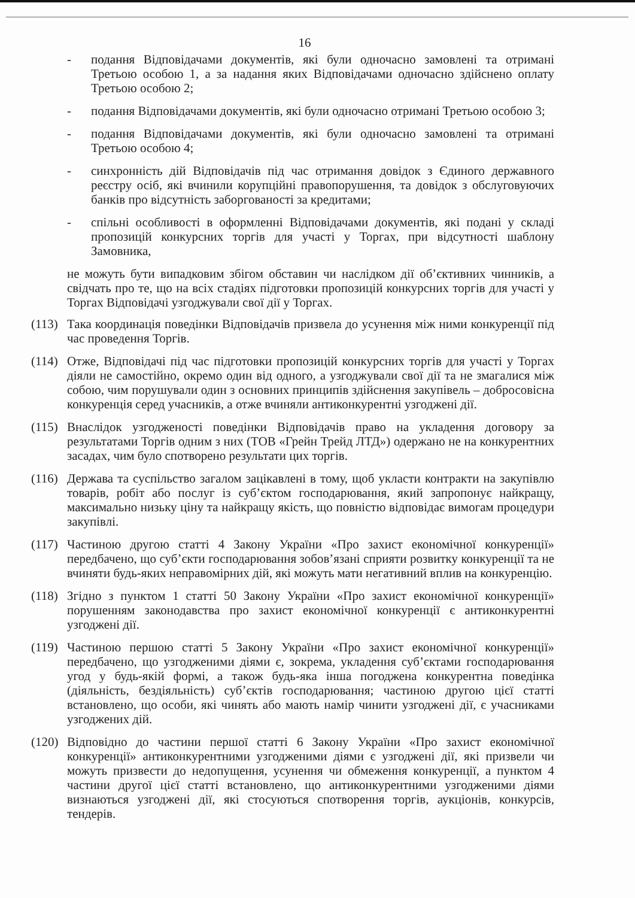16
- подання Відповідачами документів, які були одночасно замовлені та отримані Третьою особою 1, а за надання яких Відповідачами одночасно здійснено оплату Третьою особою 2;
- подання Відповідачами документів, які були одночасно отримані Третьою особою 3;
- подання Відповідачами документів, які були одночасно замовлені та отримані Третьою особою 4;
- синхронність дій Відповідачів під час отримання довідок з Єдиного державного реєстру осіб, які вчинили корупційні правопорушення, та довідок з обслуговуючих банків про відсутність заборгованості за кредитами;
- спільні особливості в оформленні Відповідачами документів, які подані у складі пропозицій конкурсних торгів для участі у Торгах, при відсутності шаблону Замовника,
не можуть бути випадковим збігом обставин чи наслідком дії об’єктивних чинників, а свідчать про те, що на всіх стадіях підготовки пропозицій конкурсних торгів для участі у Торгах Відповідачі узгоджували свої дії у Торгах.
(113)
Така координація поведінки Відповідачів призвела до усунення між ними конкуренції під час проведення Торгів.
(114)
Отже, Відповідачі під час підготовки пропозицій конкурсних торгів для участі у Торгах діяли не самостійно, окремо один від одного, а узгоджували свої дії та не змагалися між собою, чим порушували один з основних принципів здійснення закупівель – добросовісна конкуренція серед учасників, а отже вчиняли антиконкурентні узгоджені дії.
(115)
Внаслідок узгодженості поведінки Відповідачів право на укладення договору за результатами Торгів одним з них (ТОВ «Грейн Трейд ЛТД») одержано не на конкурентних засадах, чим було спотворено результати цих торгів.
(116)
Держава та суспільство загалом зацікавлені в тому, щоб укласти контракти на закупівлю товарів, робіт або послуг із суб’єктом господарювання, який запропонує найкращу, максимально низьку ціну та найкращу якість, що повністю відповідає вимогам процедури закупівлі.
(117)
Частиною другою статті 4 Закону України «Про захист економічної конкуренції» передбачено, що суб’єкти господарювання зобов’язані сприяти розвитку конкуренції та не вчиняти будь-яких неправомірних дій, які можуть мати негативний вплив на конкуренцію.
(118)
Згідно з пунктом 1 статті 50 Закону України «Про захист економічної конкуренції» порушенням законодавства про захист економічної конкуренції є антиконкурентні узгоджені дії.
(119)
Частиною першою статті 5 Закону України «Про захист економічної конкуренції» передбачено, що узгодженими діями є, зокрема, укладення суб’єктами господарювання угод у будь-якій формі, а також будь-яка інша погоджена конкурентна поведінка (діяльність, бездіяльність) суб’єктів господарювання; частиною другою цієї статті встановлено, що особи, які чинять або мають намір чинити узгоджені дії, є учасниками узгоджених дій.
(120)
Відповідно до частини першої статті 6 Закону України «Про захист економічної конкуренції» антиконкурентними узгодженими діями є узгоджені дії, які призвели чи можуть призвести до недопущення, усунення чи обмеження конкуренції, а пунктом 4 частини другої цієї статті встановлено, що антиконкурентними узгодженими діями визнаються узгоджені дії, які стосуються спотворення торгів, аукціонів, конкурсів, тендерів.